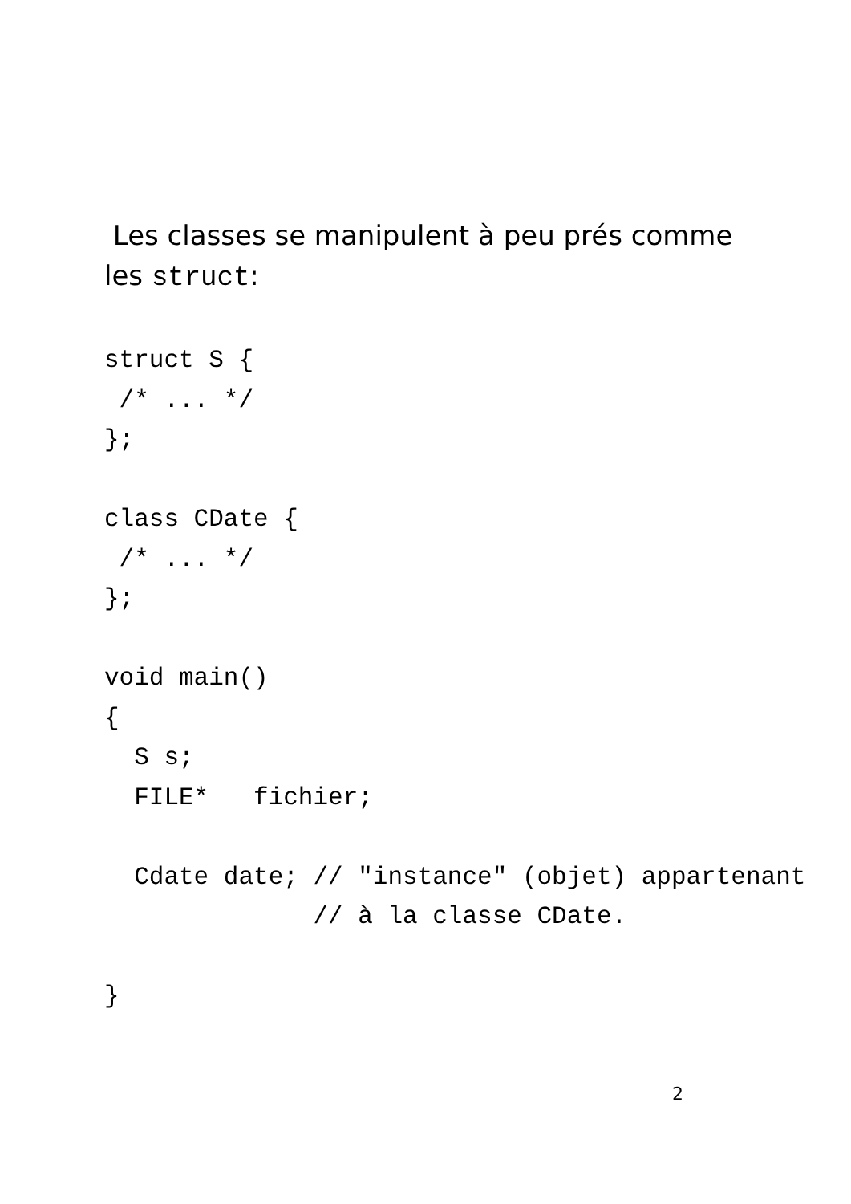Les classes se manipulent à peu prés comme
les struct:
struct S {
 /* ... */
};

class CDate {
 /* ... */
};

void main()
{
  S s;
  FILE*   fichier;

  Cdate date; // "instance" (objet) appartenant
              // à la classe CDate.

}
2